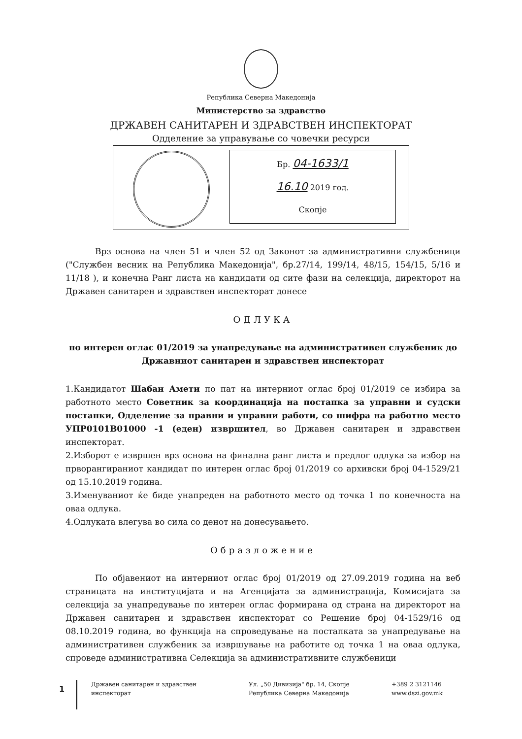Република Северна Македонија
Министерство за здравство
ДРЖАВЕН САНИТАРЕН И ЗДРАВСТВЕН ИНСПЕКТОРАТ
Одделение за управување со човечки ресурси
Бр. 04-1633/1
16.10 2019 год.
Скопје
Врз основа на член 51 и член 52 од Законот за административни службеници ("Службен весник на Република Македонија", бр.27/14, 199/14, 48/15, 154/15, 5/16 и 11/18 ), и конечна Ранг листа на кандидати од сите фази на селекција, директорот на Државен санитарен и здравствен инспекторат донесе
ОДЛУКА
по интерен оглас 01/2019 за унапредување на административен службеник до Државниот санитарен и здравствен инспекторат
1.Кандидатот Шабан Амети по пат на интерниот оглас број 01/2019 се избира за работното место Советник за координација на постапка за управни и судски постапки, Одделение за правни и управни работи, со шифра на работно место УПР0101В01000 -1 (еден) извршител, во Државен санитарен и здравствен инспекторат.
2.Изборот е извршен врз основа на финална ранг листа и предлог одлука за избор на прворангираниот кандидат по интерен оглас број 01/2019 со архивски број 04-1529/21 од 15.10.2019 година.
3.Именуваниот ќе биде унапреден на работното место од точка 1 по конечноста на оваа одлука.
4.Одлуката влегува во сила со денот на донесувањето.
Образложение
По објавениот на интерниот оглас број 01/2019 од 27.09.2019 година на веб страницата на институцијата и на Агенцијата за администрација, Комисијата за селекција за унапредување по интерен оглас формирана од страна на директорот на Државен санитарен и здравствен инспекторат со Решение број 04-1529/16 од 08.10.2019 година, во функција на спроведување на постапката за унапредување на административен службеник за извршување на работите од точка 1 на оваа одлука, спроведе административна Селекција за административните службеници
1
Државен санитарен и здравствен инспекторат
Ул. „50 Дивизија" бр. 14, Скопје
Република Северна Македонија
+389 2 3121146
www.dszi.gov.mk